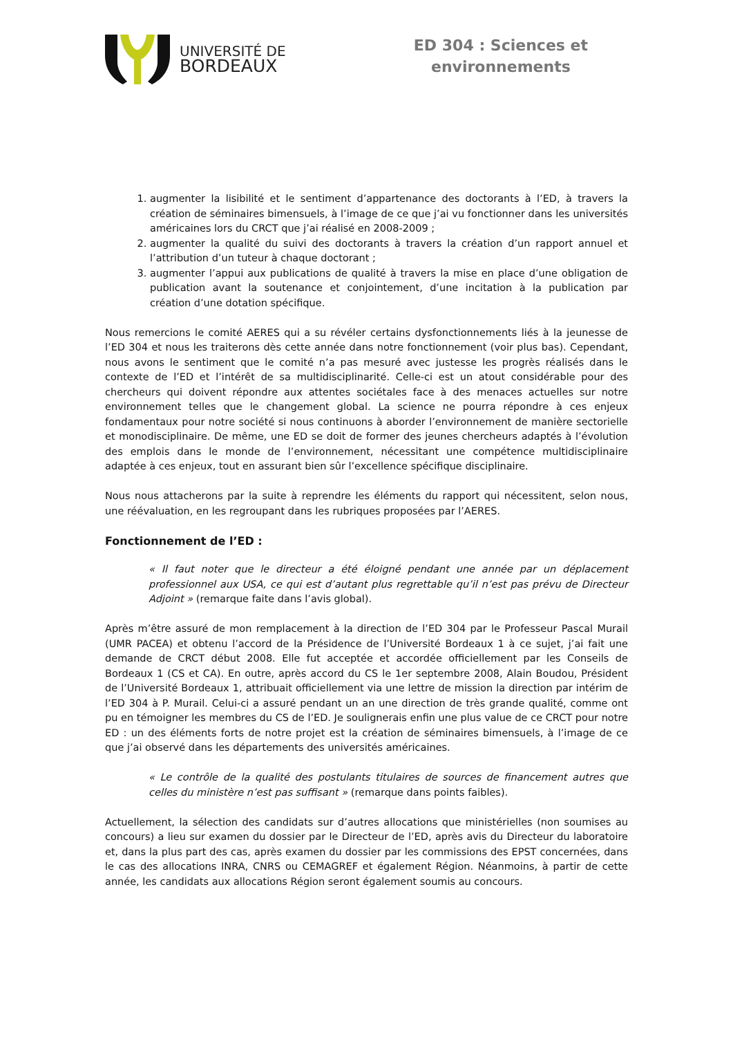UNIVERSITÉ DE
BORDEAUX
ED 304 : Sciences et
environnements
1. augmenter la lisibilité et le sentiment d’appartenance des doctorants à l’ED, à travers la création de séminaires bimensuels, à l’image de ce que j’ai vu fonctionner dans les universités américaines lors du CRCT que j’ai réalisé en 2008-2009 ;
2. augmenter la qualité du suivi des doctorants à travers la création d’un rapport annuel et l’attribution d’un tuteur à chaque doctorant ;
3. augmenter l’appui aux publications de qualité à travers la mise en place d’une obligation de publication avant la soutenance et conjointement, d’une incitation à la publication par création d’une dotation spécifique.
Nous remercions le comité AERES qui a su révéler certains dysfonctionnements liés à la jeunesse de l’ED 304 et nous les traiterons dès cette année dans notre fonctionnement (voir plus bas). Cependant, nous avons le sentiment que le comité n’a pas mesuré avec justesse les progrès réalisés dans le contexte de l’ED et l’intérêt de sa multidisciplinarité. Celle-ci est un atout considérable pour des chercheurs qui doivent répondre aux attentes sociétales face à des menaces actuelles sur notre environnement telles que le changement global. La science ne pourra répondre à ces enjeux fondamentaux pour notre société si nous continuons à aborder l’environnement de manière sectorielle et monodisciplinaire. De même, une ED se doit de former des jeunes chercheurs adaptés à l’évolution des emplois dans le monde de l’environnement, nécessitant une compétence multidisciplinaire adaptée à ces enjeux, tout en assurant bien sûr l’excellence spécifique disciplinaire.
Nous nous attacherons par la suite à reprendre les éléments du rapport qui nécessitent, selon nous, une réévaluation, en les regroupant dans les rubriques proposées par l’AERES.
Fonctionnement de l’ED :
« Il faut noter que le directeur a été éloigné pendant une année par un déplacement professionnel aux USA, ce qui est d’autant plus regrettable qu’il n’est pas prévu de Directeur Adjoint » (remarque faite dans l’avis global).
Après m’être assuré de mon remplacement à la direction de l’ED 304 par le Professeur Pascal Murail (UMR PACEA) et obtenu l’accord de la Présidence de l’Université Bordeaux 1 à ce sujet, j’ai fait une demande de CRCT début 2008. Elle fut acceptée et accordée officiellement par les Conseils de Bordeaux 1 (CS et CA). En outre, après accord du CS le 1er septembre 2008, Alain Boudou, Président de l’Université Bordeaux 1, attribuait officiellement via une lettre de mission la direction par intérim de l’ED 304 à P. Murail. Celui-ci a assuré pendant un an une direction de très grande qualité, comme ont pu en témoigner les membres du CS de l’ED. Je soulignerais enfin une plus value de ce CRCT pour notre ED : un des éléments forts de notre projet est la création de séminaires bimensuels, à l’image de ce que j’ai observé dans les départements des universités américaines.
« Le contrôle de la qualité des postulants titulaires de sources de financement autres que celles du ministère n’est pas suffisant » (remarque dans points faibles).
Actuellement, la sélection des candidats sur d’autres allocations que ministérielles (non soumises au concours) a lieu sur examen du dossier par le Directeur de l’ED, après avis du Directeur du laboratoire et, dans la plus part des cas, après examen du dossier par les commissions des EPST concernées, dans le cas des allocations INRA, CNRS ou CEMAGREF et également Région. Néanmoins, à partir de cette année, les candidats aux allocations Région seront également soumis au concours.